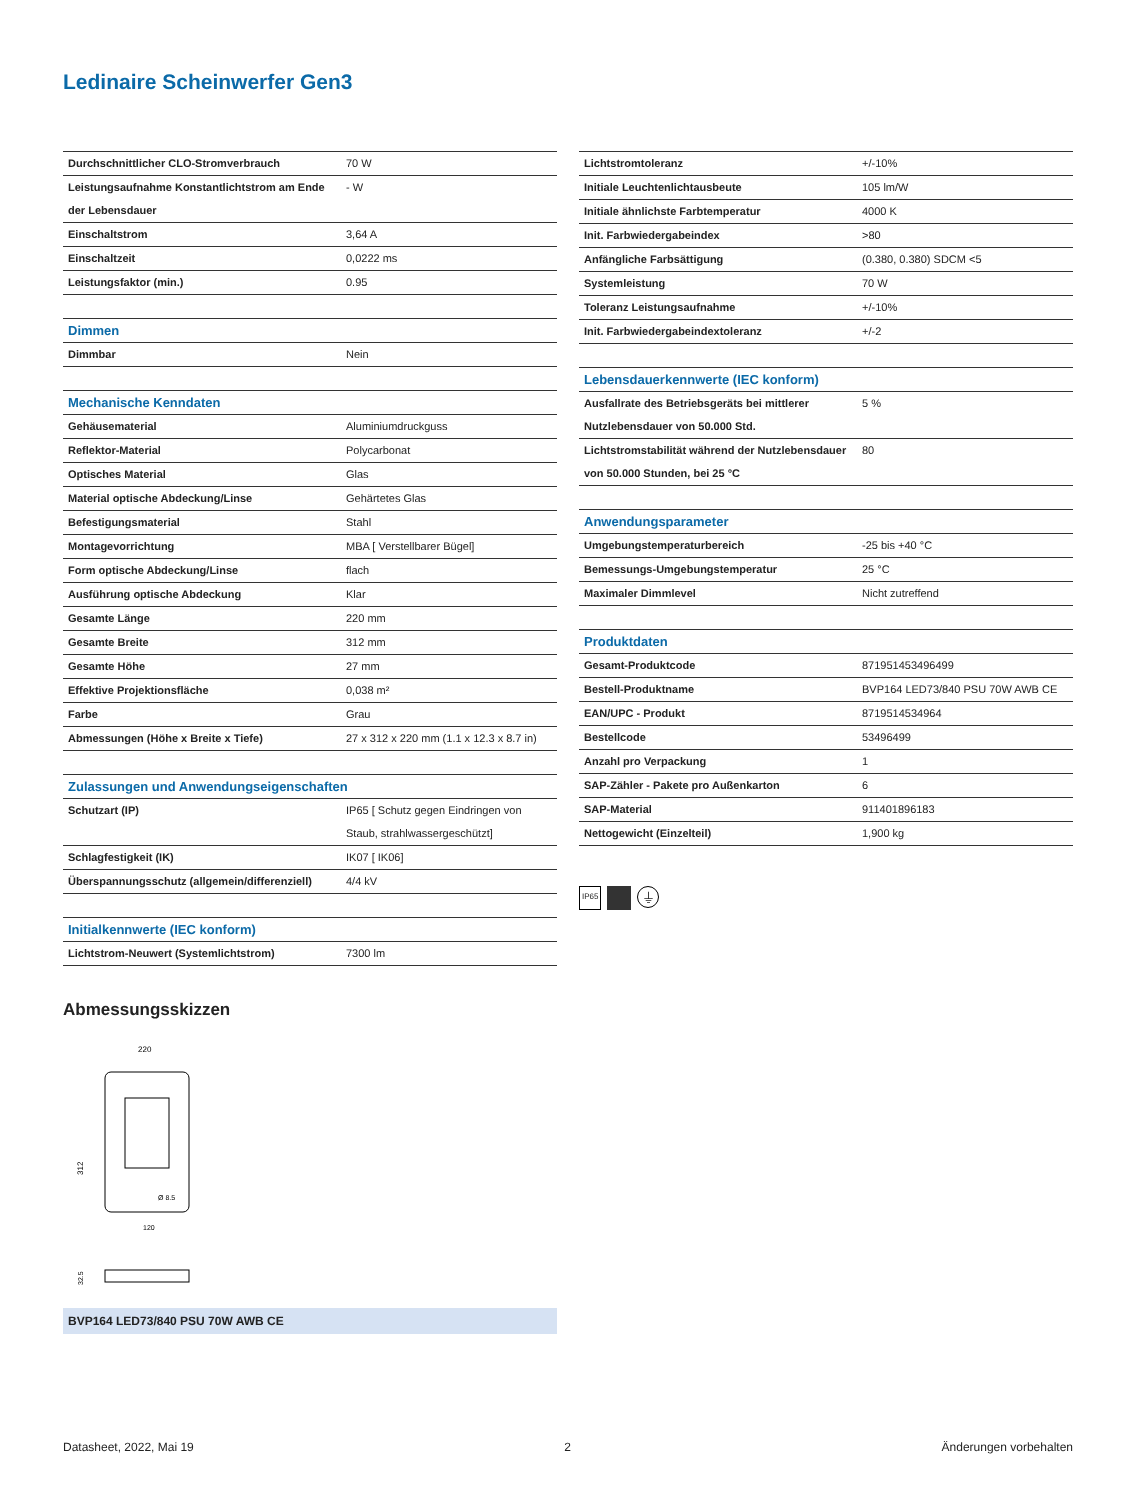Ledinaire Scheinwerfer Gen3
| Durchschnittlicher CLO-Stromverbrauch | 70 W |
| Leistungsaufnahme Konstantlichtstrom am Ende der Lebensdauer | - W |
| Einschaltstrom | 3,64 A |
| Einschaltzeit | 0,0222 ms |
| Leistungsfaktor (min.) | 0.95 |
| Dimmen | |
| Dimmbar | Nein |
| Mechanische Kenndaten | |
| Gehäusematerial | Aluminiumdruckguss |
| Reflektor-Material | Polycarbonat |
| Optisches Material | Glas |
| Material optische Abdeckung/Linse | Gehärtetes Glas |
| Befestigungsmaterial | Stahl |
| Montagevorrichtung | MBA [ Verstellbarer Bügel] |
| Form optische Abdeckung/Linse | flach |
| Ausführung optische Abdeckung | Klar |
| Gesamte Länge | 220 mm |
| Gesamte Breite | 312 mm |
| Gesamte Höhe | 27 mm |
| Effektive Projektionsfläche | 0,038 m² |
| Farbe | Grau |
| Abmessungen (Höhe x Breite x Tiefe) | 27 x 312 x 220 mm (1.1 x 12.3 x 8.7 in) |
| Zulassungen und Anwendungseigenschaften | |
| Schutzart (IP) | IP65 [ Schutz gegen Eindringen von Staub, strahlwassergeschützt] |
| Schlagfestigkeit (IK) | IK07 [ IK06] |
| Überspannungsschutz (allgemein/differenziell) | 4/4 kV |
| Initialkennwerte (IEC konform) | |
| Lichtstrom-Neuwert (Systemlichtstrom) | 7300 lm |
| Lichtstromtoleranz | +/-10% |
| Initiale Leuchtenlichtausbeute | 105 lm/W |
| Initiale ähnlichste Farbtemperatur | 4000 K |
| Init. Farbwiedergabeindex | >80 |
| Anfängliche Farbsättigung | (0.380, 0.380) SDCM <5 |
| Systemleistung | 70 W |
| Toleranz Leistungsaufnahme | +/-10% |
| Init. Farbwiedergabeindextoleranz | +/-2 |
| Lebensdauerkennwerte (IEC konform) | |
| Ausfallrate des Betriebsgeräts bei mittlerer Nutzlebensdauer von 50.000 Std. | 5 % |
| Lichtstromstabilität während der Nutzlebensdauer von 50.000 Stunden, bei 25 °C | 80 |
| Anwendungsparameter | |
| Umgebungstemperaturbereich | -25 bis +40 °C |
| Bemessungs-Umgebungstemperatur | 25 °C |
| Maximaler Dimmlevel | Nicht zutreffend |
| Produktdaten | |
| Gesamt-Produktcode | 871951453496499 |
| Bestell-Produktname | BVP164 LED73/840 PSU 70W AWB CE |
| EAN/UPC - Produkt | 8719514534964 |
| Bestellcode | 53496499 |
| Anzahl pro Verpackung | 1 |
| SAP-Zähler - Pakete pro Außenkarton | 6 |
| SAP-Material | 911401896183 |
| Nettogewicht (Einzelteil) | 1,900 kg |
IP65 ⏚
Abmessungsskizzen
220
312
Ø 8.5
120
32.5
BVP164 LED73/840 PSU 70W AWB CE
Datasheet, 2022, Mai 19 2 Änderungen vorbehalten